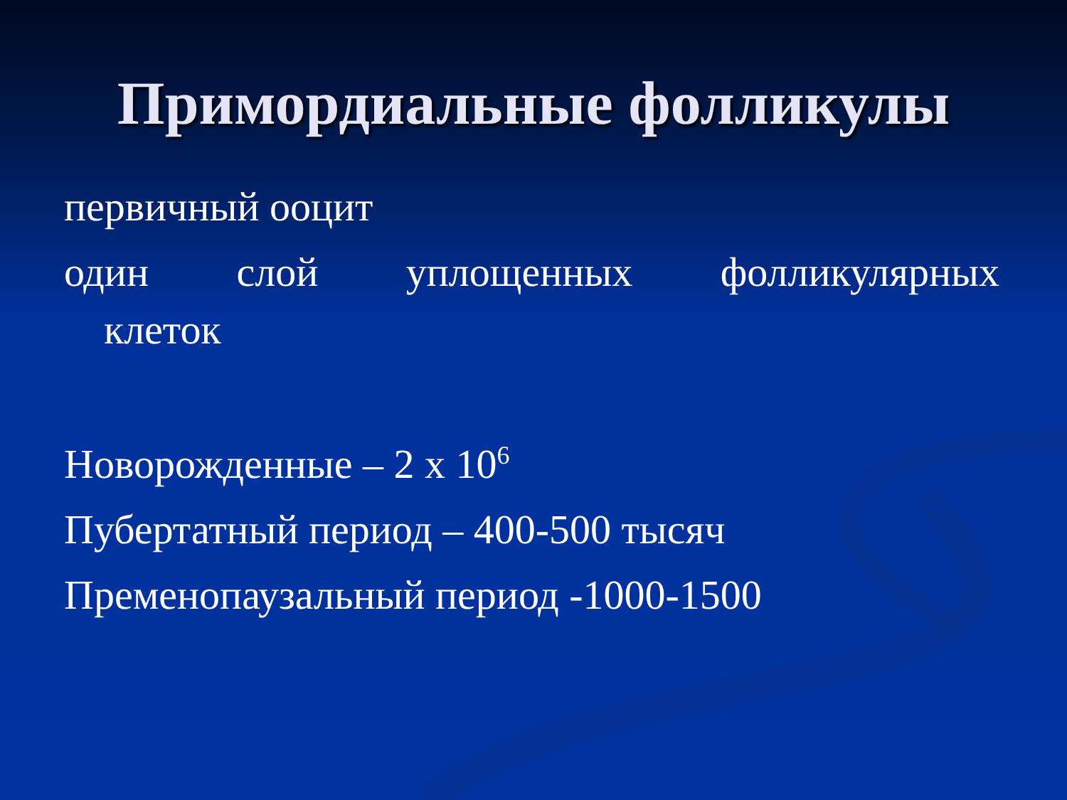Примордиальные фолликулы
первичный ооцит
один слой уплощенных фолликулярных
клеток
Новорожденные – 2 х 10<sup>6</sup>
Пубертатный период – 400-500 тысяч
Пременопаузальный период -1000-1500